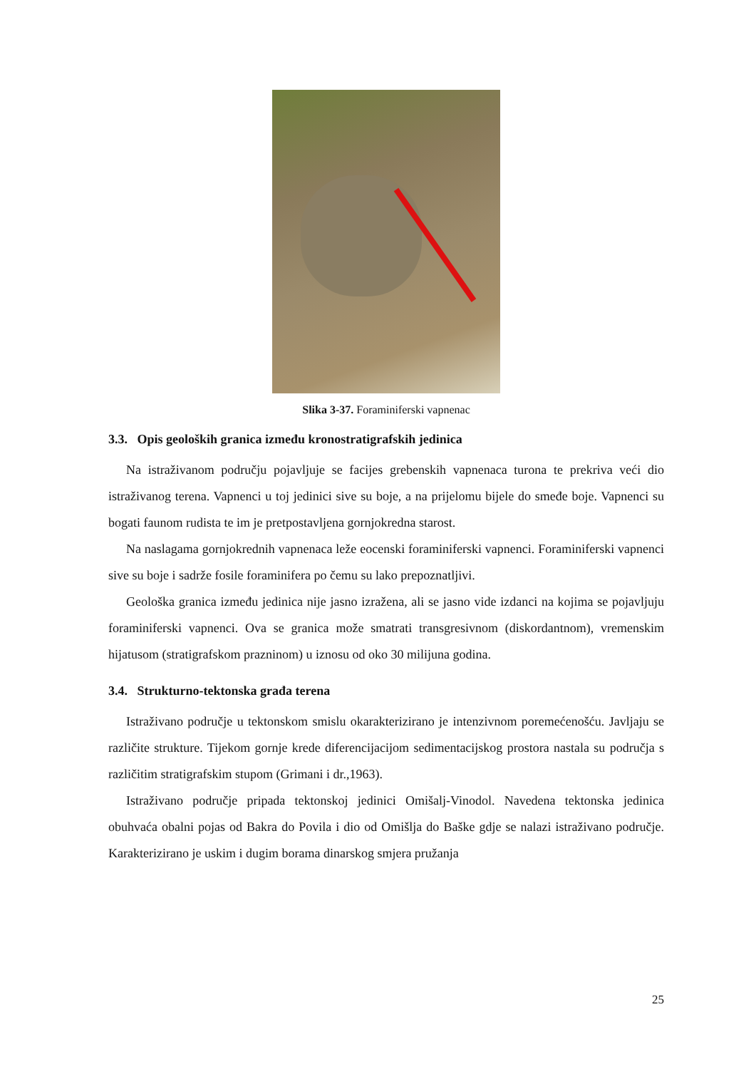Slika 3-37. Foraminiferski vapnenac
3.3. Opis geoloških granica između kronostratigrafskih jedinica
Na istraživanom području pojavljuje se facijes grebenskih vapnenaca turona te prekriva veći dio istraživanog terena. Vapnenci u toj jedinici sive su boje, a na prijelomu bijele do smeđe boje. Vapnenci su bogati faunom rudista te im je pretpostavljena gornjokredna starost.
Na naslagama gornjokrednih vapnenaca leže eocenski foraminiferski vapnenci. Foraminiferski vapnenci sive su boje i sadrže fosile foraminifera po čemu su lako prepoznatljivi.
Geološka granica između jedinica nije jasno izražena, ali se jasno vide izdanci na kojima se pojavljuju foraminiferski vapnenci. Ova se granica može smatrati transgresivnom (diskordantnom), vremenskim hijatusom (stratigrafskom prazninom) u iznosu od oko 30 milijuna godina.
3.4. Strukturno-tektonska građa terena
Istraživano područje u tektonskom smislu okarakterizirano je intenzivnom poremećenošću. Javljaju se različite strukture. Tijekom gornje krede diferencijacijom sedimentacijskog prostora nastala su područja s različitim stratigrafskim stupom (Grimani i dr.,1963).
Istraživano područje pripada tektonskoj jedinici Omišalj-Vinodol. Navedena tektonska jedinica obuhvaća obalni pojas od Bakra do Povila i dio od Omišlja do Baške gdje se nalazi istraživano područje. Karakterizirano je uskim i dugim borama dinarskog smjera pružanja
25